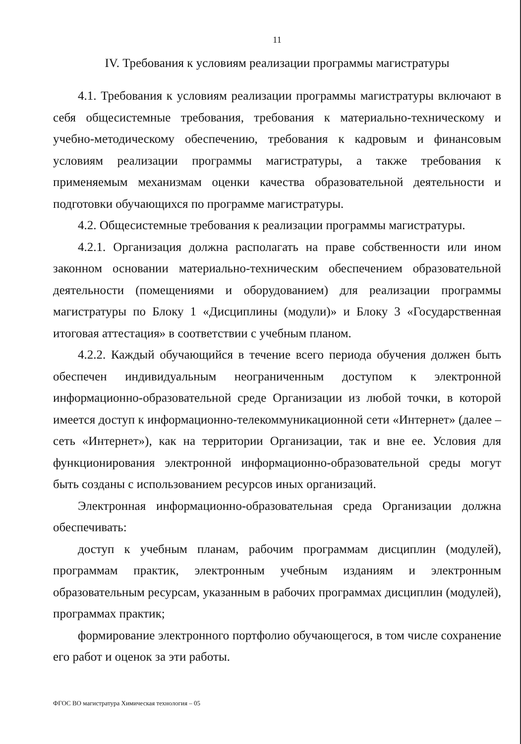11
IV. Требования к условиям реализации программы магистратуры
4.1. Требования к условиям реализации программы магистратуры включают в себя общесистемные требования, требования к материально-техническому и учебно-методическому обеспечению, требования к кадровым и финансовым условиям реализации программы магистратуры, а также требования к применяемым механизмам оценки качества образовательной деятельности и подготовки обучающихся по программе магистратуры.
4.2. Общесистемные требования к реализации программы магистратуры.
4.2.1. Организация должна располагать на праве собственности или ином законном основании материально-техническим обеспечением образовательной деятельности (помещениями и оборудованием) для реализации программы магистратуры по Блоку 1 «Дисциплины (модули)» и Блоку 3 «Государственная итоговая аттестация» в соответствии с учебным планом.
4.2.2. Каждый обучающийся в течение всего периода обучения должен быть обеспечен индивидуальным неограниченным доступом к электронной информационно-образовательной среде Организации из любой точки, в которой имеется доступ к информационно-телекоммуникационной сети «Интернет» (далее – сеть «Интернет»), как на территории Организации, так и вне ее. Условия для функционирования электронной информационно-образовательной среды могут быть созданы с использованием ресурсов иных организаций.
Электронная информационно-образовательная среда Организации должна обеспечивать:
доступ к учебным планам, рабочим программам дисциплин (модулей), программам практик, электронным учебным изданиям и электронным образовательным ресурсам, указанным в рабочих программах дисциплин (модулей), программах практик;
формирование электронного портфолио обучающегося, в том числе сохранение его работ и оценок за эти работы.
ФГОС ВО магистратура Химическая технология – 05